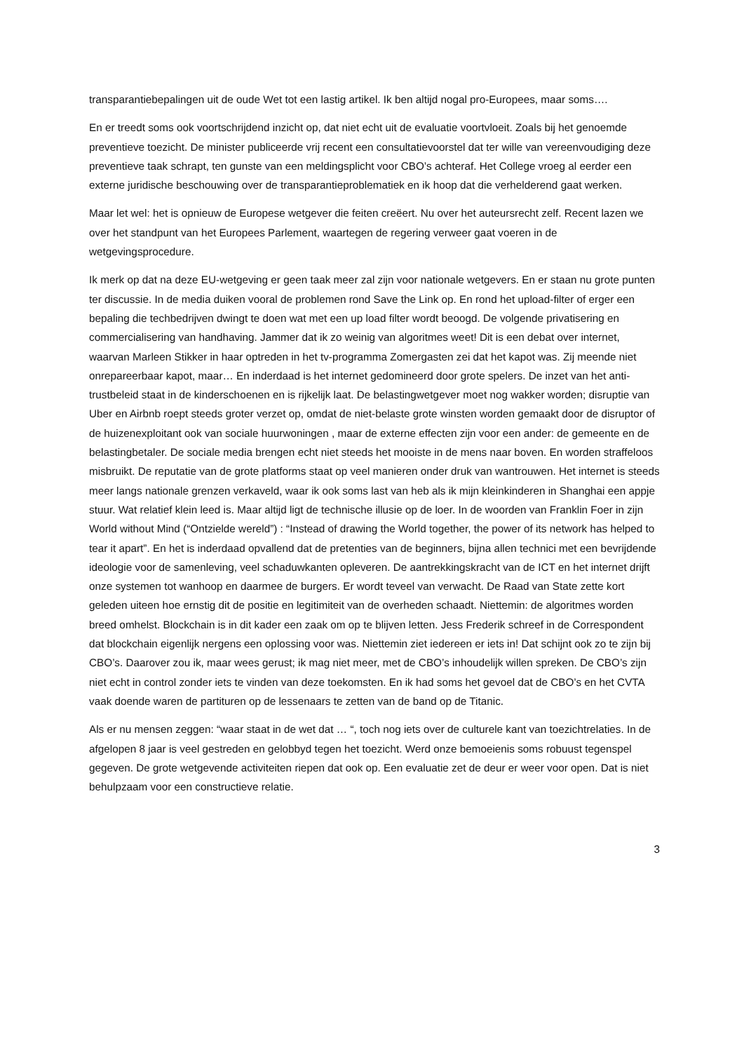transparantiebepalingen uit de oude Wet tot een lastig artikel. Ik ben altijd nogal pro-Europees, maar soms….
En er treedt soms ook voortschrijdend inzicht op, dat niet echt uit de evaluatie voortvloeit. Zoals bij het genoemde preventieve toezicht. De minister publiceerde vrij recent een consultatievoorstel dat ter wille van vereenvoudiging deze preventieve taak schrapt, ten gunste van een meldingsplicht voor CBO’s achteraf. Het College vroeg al eerder een externe juridische beschouwing over de transparantieproblematiek en ik hoop dat die verhelderend gaat werken.
Maar let wel: het is opnieuw de Europese wetgever die feiten creëert. Nu over het auteursrecht zelf. Recent lazen we over het standpunt van het Europees Parlement, waartegen de regering verweer gaat voeren in de wetgevingsprocedure.
Ik merk op dat na deze EU-wetgeving er geen taak meer zal zijn voor nationale wetgevers. En er staan nu grote punten ter discussie. In de media duiken vooral de problemen rond Save the Link op. En rond het upload-filter of erger een bepaling die techbedrijven dwingt te doen wat met een up load filter wordt beoogd. De volgende privatisering en commercialisering van handhaving. Jammer dat ik zo weinig van algoritmes weet! Dit is een debat over internet, waarvan Marleen Stikker in haar optreden in het tv-programma Zomergasten zei dat het kapot was. Zij meende niet onrepareerbaar kapot, maar… En inderdaad is het internet gedomineerd door grote spelers. De inzet van het anti-trustbeleid staat in de kinderschoenen en is rijkelijk laat. De belastingwetgever moet nog wakker worden; disruptie van Uber en Airbnb roept steeds groter verzet op, omdat de niet-belaste grote winsten worden gemaakt door de disruptor of de huizenexploitant ook van sociale huurwoningen , maar de externe effecten zijn voor een ander: de gemeente en de belastingbetaler. De sociale media brengen echt niet steeds het mooiste in de mens naar boven. En worden straffeloos misbruikt. De reputatie van de grote platforms staat op veel manieren onder druk van wantrouwen. Het internet is steeds meer langs nationale grenzen verkaveld, waar ik ook soms last van heb als ik mijn kleinkinderen in Shanghai een appje stuur. Wat relatief klein leed is. Maar altijd ligt de technische illusie op de loer. In de woorden van Franklin Foer in zijn World without Mind (“Ontzielde wereld”) : “Instead of drawing the World together, the power of its network has helped to tear it apart”. En het is inderdaad opvallend dat de pretenties van de beginners, bijna allen technici met een bevrijdende ideologie voor de samenleving, veel schaduwkanten opleveren. De aantrekkingskracht van de ICT en het internet drijft onze systemen tot wanhoop en daarmee de burgers. Er wordt teveel van verwacht. De Raad van State zette kort geleden uiteen hoe ernstig dit de positie en legitimiteit van de overheden schaadt. Niettemin: de algoritmes worden breed omhelst. Blockchain is in dit kader een zaak om op te blijven letten. Jess Frederik schreef in de Correspondent dat blockchain eigenlijk nergens een oplossing voor was. Niettemin ziet iedereen er iets in! Dat schijnt ook zo te zijn bij CBO’s. Daarover zou ik, maar wees gerust; ik mag niet meer, met de CBO’s inhoudelijk willen spreken. De CBO’s zijn niet echt in control zonder iets te vinden van deze toekomsten. En ik had soms het gevoel dat de CBO’s en het CVTA vaak doende waren de partituren op de lessenaars te zetten van de band op de Titanic.
Als er nu mensen zeggen: “waar staat in de wet dat … “, toch nog iets over de culturele kant van toezichtrelaties. In de afgelopen 8 jaar is veel gestreden en gelobbyd tegen het toezicht. Werd onze bemoeienis soms robuust tegenspel gegeven. De grote wetgevende activiteiten riepen dat ook op. Een evaluatie zet de deur er weer voor open. Dat is niet behulpzaam voor een constructieve relatie.
3